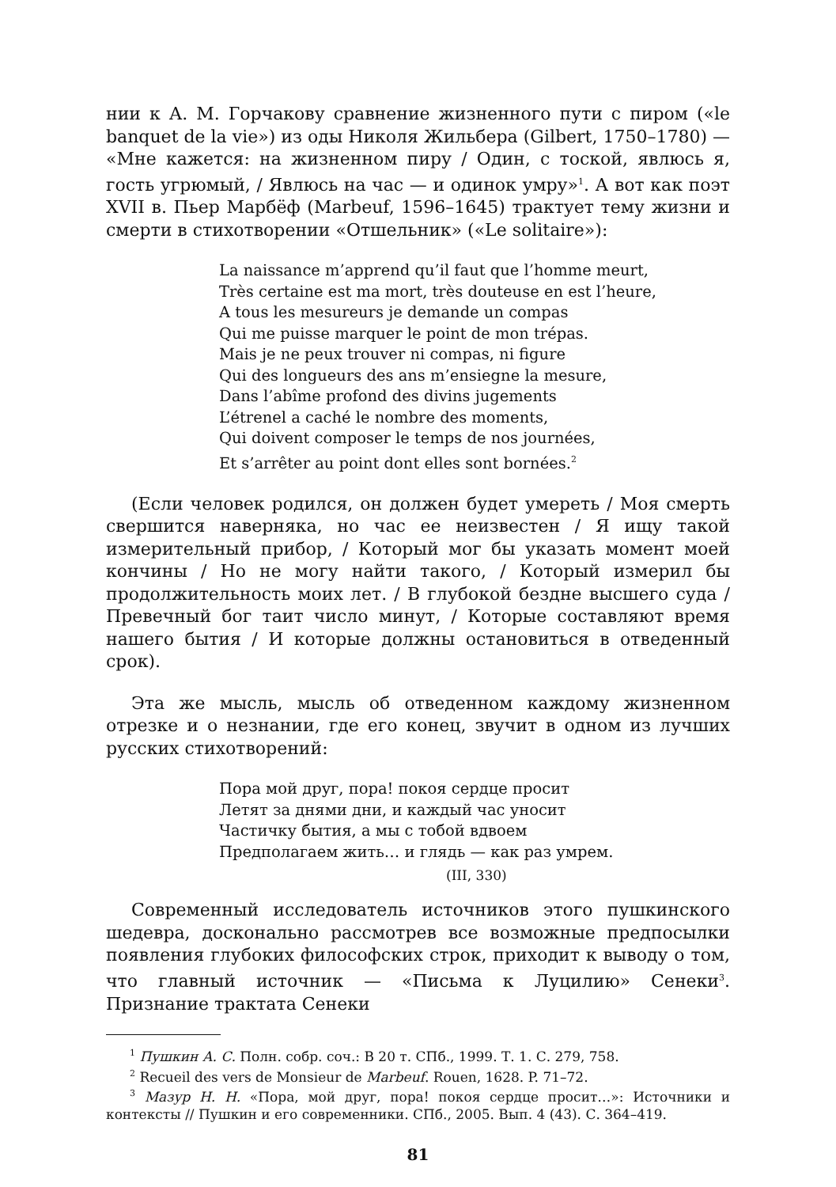нии к А. М. Горчакову сравнение жизненного пути с пиром («le banquet de la vie») из оды Николя Жильбера (Gilbert, 1750–1780) — «Мне кажется: на жизненном пиру / Один, с тоской, явлюсь я, гость угрюмый, / Явлюсь на час — и одинок умру»<sup>1</sup>. А вот как поэт XVII в. Пьер Марбёф (Marbeuf, 1596–1645) трактует тему жизни и смерти в стихотворении «Отшельник» («Le solitaire»):
La naissance m’apprend qu’il faut que l’homme meurt,
Très certaine est ma mort, très douteuse en est l’heure,
A tous les mesureurs je demande un compas
Qui me puisse marquer le point de mon trépas.
Mais je ne peux trouver ni compas, ni figure
Qui des longueurs des ans m’ensiegne la mesure,
Dans l’abîme profond des divins jugements
L’étrenel a caché le nombre des moments,
Qui doivent composer le temps de nos journées,
Et s’arrêter au point dont elles sont bornées.<sup>2</sup>
(Если человек родился, он должен будет умереть / Моя смерть свершится наверняка, но час ее неизвестен / Я ищу такой измерительный прибор, / Который мог бы указать момент моей кончины / Но не могу найти такого, / Который измерил бы продолжительность моих лет. / В глубокой бездне высшего суда / Превечный бог таит число минут, / Которые составляют время нашего бытия / И которые должны остановиться в отведенный срок).
Эта же мысль, мысль об отведенном каждому жизненном отрезке и о незнании, где его конец, звучит в одном из лучших русских стихотворений:
Пора мой друг, пора! покоя сердце просит
Летят за днями дни, и каждый час уносит
Частичку бытия, а мы с тобой вдвоем
Предполагаем жить… и глядь — как раз умрем.
(III, 330)
Современный исследователь источников этого пушкинского шедевра, досконально рассмотрев все возможные предпосылки появления глубоких философских строк, приходит к выводу о том, что главный источник — «Письма к Луцилию» Сенеки<sup>3</sup>. Признание трактата Сенеки
<sup>1</sup> Пушкин А. С. Полн. собр. соч.: В 20 т. СПб., 1999. Т. 1. С. 279, 758.
<sup>2</sup> Recueil des vers de Monsieur de Marbeuf. Rouen, 1628. P. 71–72.
<sup>3</sup> Мазур Н. Н. «Пора, мой друг, пора! покоя сердце просит…»: Источники и контексты // Пушкин и его современники. СПб., 2005. Вып. 4 (43). С. 364–419.
81